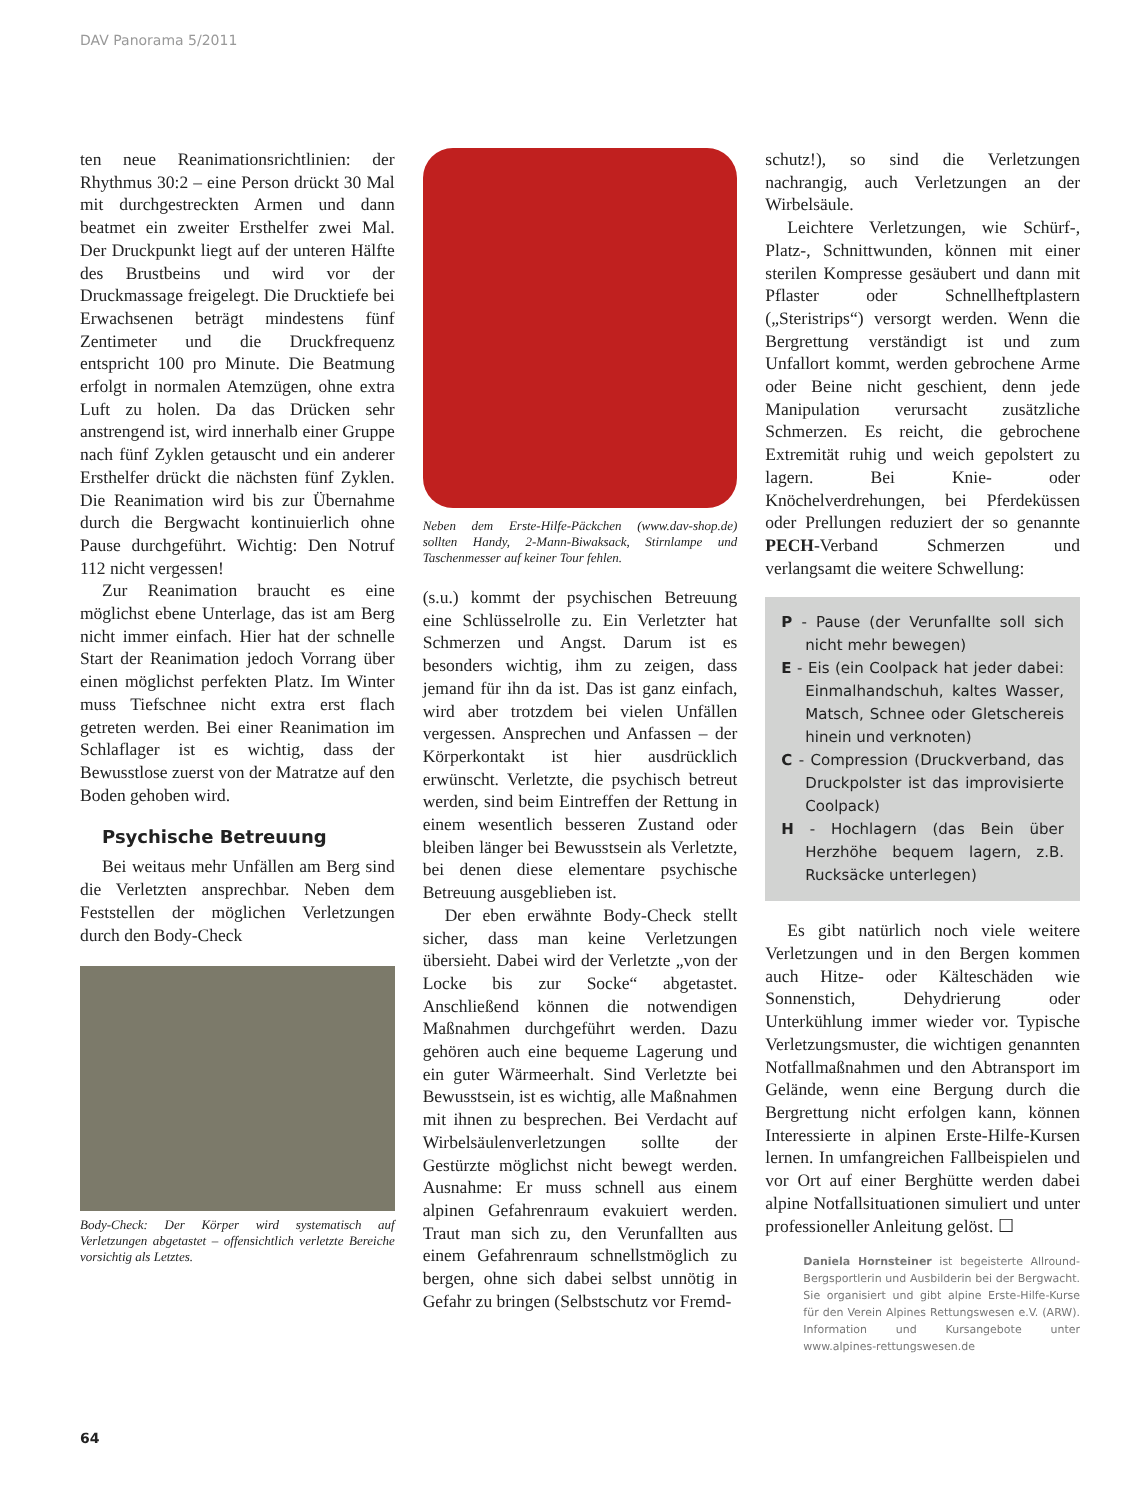DAV Panorama 5/2011
ten neue Reanimationsrichtlinien: der Rhythmus 30:2 – eine Person drückt 30 Mal mit durchgestreckten Armen und dann beatmet ein zweiter Ersthelfer zwei Mal. Der Druckpunkt liegt auf der unteren Hälfte des Brustbeins und wird vor der Druckmassage freigelegt. Die Drucktiefe bei Erwachsenen beträgt mindestens fünf Zentimeter und die Druckfrequenz entspricht 100 pro Minute. Die Beatmung erfolgt in normalen Atemzügen, ohne extra Luft zu holen. Da das Drücken sehr anstrengend ist, wird innerhalb einer Gruppe nach fünf Zyklen getauscht und ein anderer Ersthelfer drückt die nächsten fünf Zyklen. Die Reanimation wird bis zur Übernahme durch die Bergwacht kontinuierlich ohne Pause durchgeführt. Wichtig: Den Notruf 112 nicht vergessen!
Zur Reanimation braucht es eine möglichst ebene Unterlage, das ist am Berg nicht immer einfach. Hier hat der schnelle Start der Reanimation jedoch Vorrang über einen möglichst perfekten Platz. Im Winter muss Tiefschnee nicht extra erst flach getreten werden. Bei einer Reanimation im Schlaflager ist es wichtig, dass der Bewusstlose zuerst von der Matratze auf den Boden gehoben wird.
Psychische Betreuung
Bei weitaus mehr Unfällen am Berg sind die Verletzten ansprechbar. Neben dem Feststellen der möglichen Verletzungen durch den Body-Check
Body-Check: Der Körper wird systematisch auf Verletzungen abgetastet – offensichtlich verletzte Bereiche vorsichtig als Letztes.
Neben dem Erste-Hilfe-Päckchen (www.dav-shop.de) sollten Handy, 2-Mann-Biwaksack, Stirnlampe und Taschenmesser auf keiner Tour fehlen.
(s.u.) kommt der psychischen Betreuung eine Schlüsselrolle zu. Ein Verletzter hat Schmerzen und Angst. Darum ist es besonders wichtig, ihm zu zeigen, dass jemand für ihn da ist. Das ist ganz einfach, wird aber trotzdem bei vielen Unfällen vergessen. Ansprechen und Anfassen – der Körperkontakt ist hier ausdrücklich erwünscht. Verletzte, die psychisch betreut werden, sind beim Eintreffen der Rettung in einem wesentlich besseren Zustand oder bleiben länger bei Bewusstsein als Verletzte, bei denen diese elementare psychische Betreuung ausgeblieben ist.
Der eben erwähnte Body-Check stellt sicher, dass man keine Verletzungen übersieht. Dabei wird der Verletzte „von der Locke bis zur Socke“ abgetastet. Anschließend können die notwendigen Maßnahmen durchgeführt werden. Dazu gehören auch eine bequeme Lagerung und ein guter Wärmeerhalt. Sind Verletzte bei Bewusstsein, ist es wichtig, alle Maßnahmen mit ihnen zu besprechen. Bei Verdacht auf Wirbelsäulenverletzungen sollte der Gestürzte möglichst nicht bewegt werden. Ausnahme: Er muss schnell aus einem alpinen Gefahrenraum evakuiert werden. Traut man sich zu, den Verunfallten aus einem Gefahrenraum schnellstmöglich zu bergen, ohne sich dabei selbst unnötig in Gefahr zu bringen (Selbstschutz vor Fremd-
schutz!), so sind die Verletzungen nachrangig, auch Verletzungen an der Wirbelsäule.
Leichtere Verletzungen, wie Schürf-, Platz-, Schnittwunden, können mit einer sterilen Kompresse gesäubert und dann mit Pflaster oder Schnellheftplastern („Steristrips“) versorgt werden. Wenn die Bergrettung verständigt ist und zum Unfallort kommt, werden gebrochene Arme oder Beine nicht geschient, denn jede Manipulation verursacht zusätzliche Schmerzen. Es reicht, die gebrochene Extremität ruhig und weich gepolstert zu lagern. Bei Knie- oder Knöchelverdrehungen, bei Pferdeküssen oder Prellungen reduziert der so genannte PECH-Verband Schmerzen und verlangsamt die weitere Schwellung:
P - Pause (der Verunfallte soll sich nicht mehr bewegen)
E - Eis (ein Coolpack hat jeder dabei: Einmalhandschuh, kaltes Wasser, Matsch, Schnee oder Gletschereis hinein und verknoten)
C - Compression (Druckverband, das Druckpolster ist das improvisierte Coolpack)
H - Hochlagern (das Bein über Herzhöhe bequem lagern, z.B. Rucksäcke unterlegen)
Es gibt natürlich noch viele weitere Verletzungen und in den Bergen kommen auch Hitze- oder Kälteschäden wie Sonnenstich, Dehydrierung oder Unterkühlung immer wieder vor. Typische Verletzungsmuster, die wichtigen genannten Notfallmaßnahmen und den Abtransport im Gelände, wenn eine Bergung durch die Bergrettung nicht erfolgen kann, können Interessierte in alpinen Erste-Hilfe-Kursen lernen. In umfangreichen Fallbeispielen und vor Ort auf einer Berghütte werden dabei alpine Notfallsituationen simuliert und unter professioneller Anleitung gelöst. ☐
Daniela Hornsteiner ist begeisterte Allround-Bergsportlerin und Ausbilderin bei der Bergwacht. Sie organisiert und gibt alpine Erste-Hilfe-Kurse für den Verein Alpines Rettungswesen e.V. (ARW). Information und Kursangebote unter www.alpines-rettungswesen.de
64